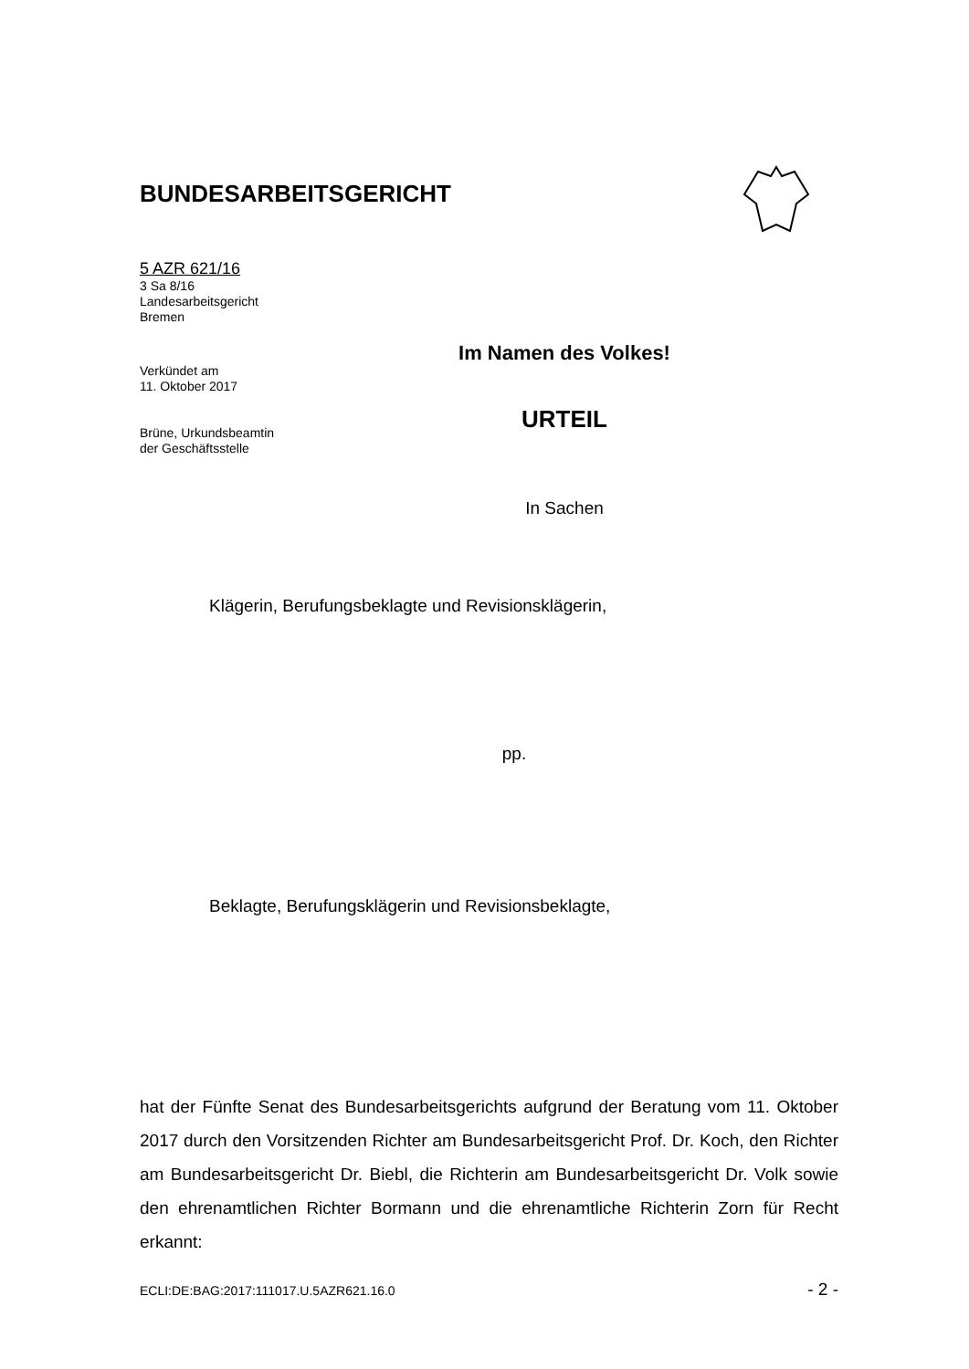BUNDESARBEITSGERICHT
5 AZR 621/16
3 Sa 8/16
Landesarbeitsgericht
Bremen
Im Namen des Volkes!
Verkündet am
11. Oktober 2017
Brüne, Urkundsbeamtin
der Geschäftsstelle
URTEIL
In Sachen
Klägerin, Berufungsbeklagte und Revisionsklägerin,
pp.
Beklagte, Berufungsklägerin und Revisionsbeklagte,
hat der Fünfte Senat des Bundesarbeitsgerichts aufgrund der Beratung vom 11. Oktober 2017 durch den Vorsitzenden Richter am Bundesarbeitsgericht Prof. Dr. Koch, den Richter am Bundesarbeitsgericht Dr. Biebl, die Richterin am Bundesarbeitsgericht Dr. Volk sowie den ehrenamtlichen Richter Bormann und die ehrenamtliche Richterin Zorn für Recht erkannt:
ECLI:DE:BAG:2017:111017.U.5AZR621.16.0 - 2 -